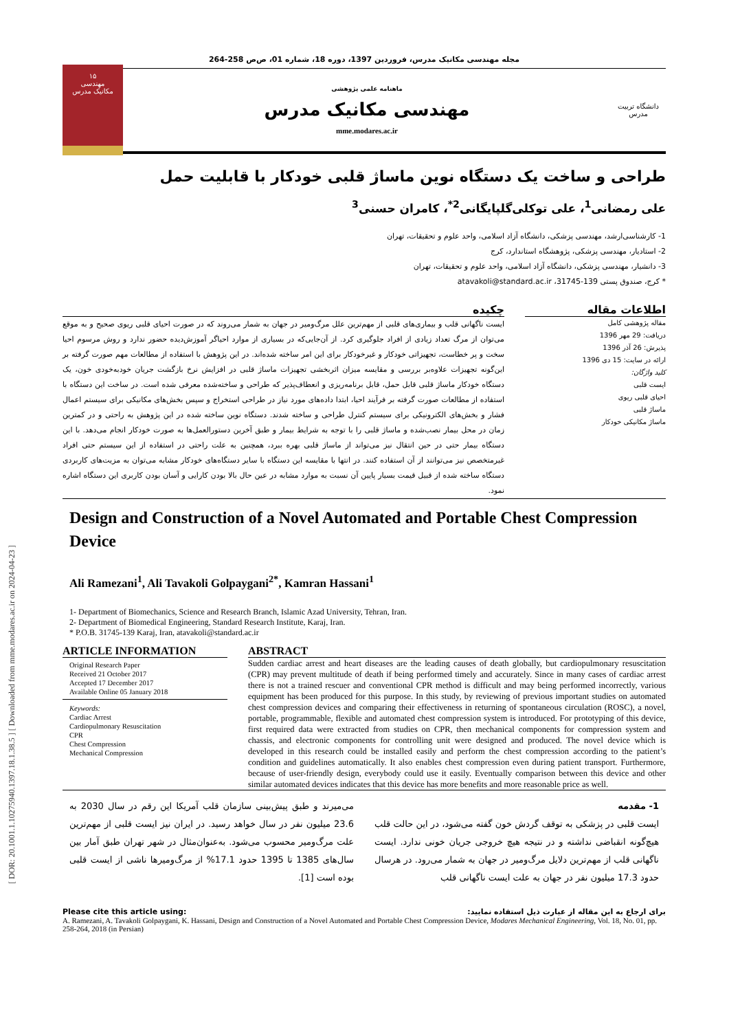[ DOR: 20.1001.1.10275940.1397.18.1.38.5 ] [ Downloaded from mme.modares.ac.ir on 2024-04-23 ]
مجله مهندسی مکانیک مدرس، فروردین 1397، دوره 18، شماره 01، ص‌ص 258-264
۱۵
مهندسی
مکانیک مدرس
ماهنامه علمی پژوهشی
مهندسی مکانیک مدرس
mme.modares.ac.ir
دانشگاه تربیت مدرس
طراحی و ساخت یک دستگاه نوین ماساژ قلبی خودکار با قابلیت حمل
علی رمضانی<sup>1</sup>، علی توکلی‌گلپایگانی<sup>2*</sup>، کامران حسنی<sup>3</sup>
1- کارشناسی‌ارشد، مهندسی پزشکی، دانشگاه آزاد اسلامی، واحد علوم و تحقیقات، تهران
2- استادیار، مهندسی پزشکی، پژوهشگاه استاندارد، کرج
3- دانشیار، مهندسی پزشکی، دانشگاه آزاد اسلامی، واحد علوم و تحقیقات، تهران
* کرج، صندوق پستی 139-31745، atavakoli@standard.ac.ir
اطلاعات مقاله
مقاله پژوهشی کامل
دریافت: 29 مهر 1396
پذیرش: 26 آذر 1396
ارائه در سایت: 15 دی 1396
کلید واژگان:
ایست قلبی
احیای قلبی ریوی
ماساژ قلبی
ماساژ مکانیکی خودکار
چکیده
ایست ناگهانی قلب و بیماری‌های قلبی از مهم‌ترین علل مرگ‌ومیر در جهان به شمار می‌روند که در صورت احیای قلبی ریوی صحیح و به موقع می‌توان از مرگ تعداد زیادی از افراد جلوگیری کرد. از آن‌جایی‌که در بسیاری از موارد احیاگر آموزش‌دیده حضور ندارد و روش مرسوم احیا سخت و پر خطاست، تجهیزاتی خودکار و غیرخودکار برای این امر ساخته شده‌اند. در این پژوهش با استفاده از مطالعات مهم صورت گرفته بر این‌گونه تجهیزات علاوه‌بر بررسی و مقایسه میزان اثربخشی تجهیزات ماساژ قلبی در افزایش نرخ بازگشت جریان خودبه‌خودی خون، یک دستگاه خودکار ماساژ قلبی قابل حمل، قابل برنامه‌ریزی و انعطاف‌پذیر که طراحی و ساخته‌شده معرفی شده است. در ساخت این دستگاه با استفاده از مطالعات صورت گرفته بر فرآیند احیا، ابتدا داده‌های مورد نیاز در طراحی استخراج و سپس بخش‌های مکانیکی برای سیستم اعمال فشار و بخش‌های الکترونیکی برای سیستم کنترل طراحی و ساخته شدند. دستگاه نوین ساخته شده در این پژوهش به راحتی و در کمترین زمان در محل بیمار نصب‌شده و ماساژ قلبی را با توجه به شرایط بیمار و طبق آخرین دستورالعمل‌ها به صورت خودکار انجام می‌دهد. با این دستگاه بیمار حتی در حین انتقال نیز می‌تواند از ماساژ قلبی بهره ببرد، همچنین به علت راحتی در استفاده از این سیستم حتی افراد غیرمتخصص نیز می‌توانند از آن استفاده کنند. در انتها با مقایسه این دستگاه با سایر دستگاه‌های خودکار مشابه می‌توان به مزیت‌های کاربردی دستگاه ساخته شده از قبیل قیمت بسیار پایین آن نسبت به موارد مشابه در عین حال بالا بودن کارایی و آسان بودن کاربری این دستگاه اشاره نمود.
Design and Construction of a Novel Automated and Portable Chest Compression Device
Ali Ramezani<sup>1</sup>, Ali Tavakoli Golpaygani<sup>2*</sup>, Kamran Hassani<sup>1</sup>
1- Department of Biomechanics, Science and Research Branch, Islamic Azad University, Tehran, Iran.
2- Department of Biomedical Engineering, Standard Research Institute, Karaj, Iran.
* P.O.B. 31745-139 Karaj, Iran, atavakoli@standard.ac.ir
ARTICLE INFORMATION
Original Research Paper
Received 21 October 2017
Accepted 17 December 2017
Available Online 05 January 2018
Keywords:
Cardiac Arrest
Cardiopulmonary Resuscitation
CPR
Chest Compression
Mechanical Compression
ABSTRACT
Sudden cardiac arrest and heart diseases are the leading causes of death globally, but cardiopulmonary resuscitation (CPR) may prevent multitude of death if being performed timely and accurately. Since in many cases of cardiac arrest there is not a trained rescuer and conventional CPR method is difficult and may being performed incorrectly, various equipment has been produced for this purpose. In this study, by reviewing of previous important studies on automated chest compression devices and comparing their effectiveness in returning of spontaneous circulation (ROSC), a novel, portable, programmable, flexible and automated chest compression system is introduced. For prototyping of this device, first required data were extracted from studies on CPR, then mechanical components for compression system and chassis, and electronic components for controlling unit were designed and produced. The novel device which is developed in this research could be installed easily and perform the chest compression according to the patient’s condition and guidelines automatically. It also enables chest compression even during patient transport. Furthermore, because of user-friendly design, everybody could use it easily. Eventually comparison between this device and other similar automated devices indicates that this device has more benefits and more reasonable price as well.
1- مقدمه
ایست قلبی در پزشکی به توقف گردش خون گفته می‌شود، در این حالت قلب هیچ‌گونه انقباضی نداشته و در نتیجه هیچ خروجی جریان خونی ندارد. ایست ناگهانی قلب از مهم‌ترین دلایل مرگ‌ومیر در جهان به شمار می‌رود. در هرسال حدود 17.3 میلیون نفر در جهان به علت ایست ناگهانی قلب
می‌میرند و طبق پیش‌بینی سازمان قلب آمریکا این رقم در سال 2030 به 23.6 میلیون نفر در سال خواهد رسید. در ایران نیز ایست قلبی از مهم‌ترین علت مرگ‌ومیر محسوب می‌شود. به‌عنوان‌مثال در شهر تهران طبق آمار بین سال‌های 1385 تا 1395 حدود 17.1% از مرگ‌ومیرها ناشی از ایست قلبی بوده است [1].
Please cite this article using: برای ارجاع به این مقاله از عبارت ذیل استفاده نمایید:
A. Ramezani, A. Tavakoli Golpaygani, K. Hassani, Design and Construction of a Novel Automated and Portable Chest Compression Device, Modares Mechanical Engineering, Vol. 18, No. 01, pp. 258-264, 2018 (in Persian)